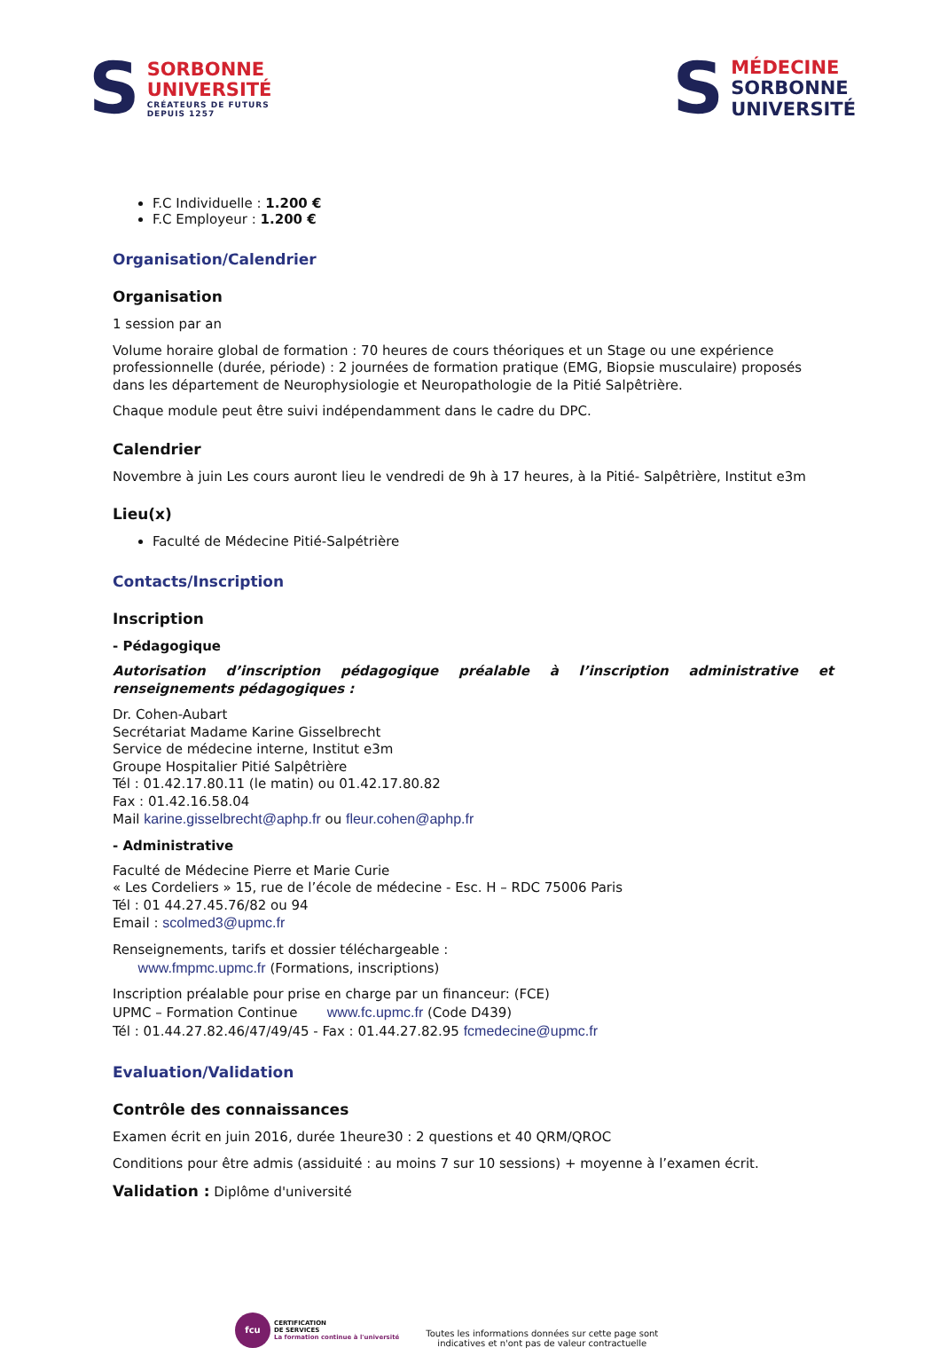S
SORBONNE
UNIVERSITÉ
CRÉATEURS DE FUTURS
DEPUIS 1257
S
MÉDECINE
SORBONNE
UNIVERSITÉ
F.C Individuelle : 1.200 €
F.C Employeur : 1.200 €
Organisation/Calendrier
Organisation
1 session par an
Volume horaire global de formation : 70 heures de cours théoriques et un Stage ou une expérience professionnelle (durée, période) : 2 journées de formation pratique (EMG, Biopsie musculaire) proposés dans les département de Neurophysiologie et Neuropathologie de la Pitié Salpêtrière.
Chaque module peut être suivi indépendamment dans le cadre du DPC.
Calendrier
Novembre à juin Les cours auront lieu le vendredi de 9h à 17 heures, à la Pitié- Salpêtrière, Institut e3m
Lieu(x)
Faculté de Médecine Pitié-Salpétrière
Contacts/Inscription
Inscription
- Pédagogique
Autorisation d’inscription pédagogique préalable à l’inscription administrative et renseignements pédagogiques :
Dr. Cohen-Aubart
Secrétariat Madame Karine Gisselbrecht
Service de médecine interne, Institut e3m
Groupe Hospitalier Pitié Salpêtrière
Tél : 01.42.17.80.11 (le matin) ou 01.42.17.80.82
Fax : 01.42.16.58.04
Mail karine.gisselbrecht@aphp.fr ou fleur.cohen@aphp.fr
- Administrative
Faculté de Médecine Pierre et Marie Curie
« Les Cordeliers » 15, rue de l’école de médecine - Esc. H – RDC 75006 Paris
Tél : 01 44.27.45.76/82 ou 94
Email : scolmed3@upmc.fr
Renseignements, tarifs et dossier téléchargeable :
www.fmpmc.upmc.fr (Formations, inscriptions)
Inscription préalable pour prise en charge par un financeur: (FCE)
UPMC – Formation Continue www.fc.upmc.fr (Code D439)
Tél : 01.44.27.82.46/47/49/45 - Fax : 01.44.27.82.95 fcmedecine@upmc.fr
Evaluation/Validation
Contrôle des connaissances
Examen écrit en juin 2016, durée 1heure30 : 2 questions et 40 QRM/QROC
Conditions pour être admis (assiduité : au moins 7 sur 10 sessions) + moyenne à l’examen écrit.
Validation : Diplôme d'université
fcu
CERTIFICATION
DE SERVICES
La formation continue à l'université
Toutes les informations données sur cette page sont
indicatives et n'ont pas de valeur contractuelle